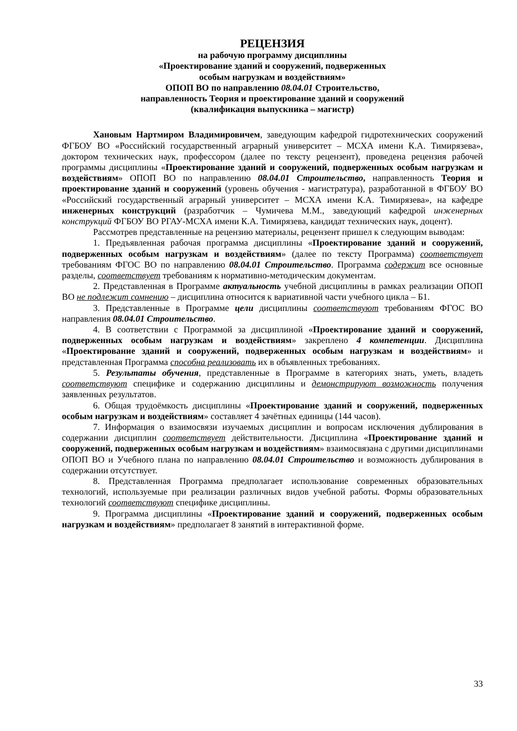РЕЦЕНЗИЯ
на рабочую программу дисциплины
«Проектирование зданий и сооружений, подверженных
особым нагрузкам и воздействиям»
ОПОП ВО по направлению 08.04.01 Строительство,
направленность Теория и проектирование зданий и сооружений
(квалификация выпускника – магистр)
Хановым Нартмиром Владимировичем, заведующим кафедрой гидротехнических сооружений ФГБОУ ВО «Российский государственный аграрный университет – МСХА имени К.А. Тимирязева», доктором технических наук, профессором (далее по тексту рецензент), проведена рецензия рабочей программы дисциплины «Проектирование зданий и сооружений, подверженных особым нагрузкам и воздействиям» ОПОП ВО по направлению 08.04.01 Строительство, направленность Теория и проектирование зданий и сооружений (уровень обучения - магистратура), разработанной в ФГБОУ ВО «Российский государственный аграрный университет – МСХА имени К.А. Тимирязева», на кафедре инженерных конструкций (разработчик – Чумичева М.М., заведующий кафедрой инженерных конструкций ФГБОУ ВО РГАУ-МСХА имени К.А. Тимирязева, кандидат технических наук, доцент).
Рассмотрев представленные на рецензию материалы, рецензент пришел к следующим выводам:
1. Предъявленная рабочая программа дисциплины «Проектирование зданий и сооружений, подверженных особым нагрузкам и воздействиям» (далее по тексту Программа) соответствует требованиям ФГОС ВО по направлению 08.04.01 Строительство. Программа содержит все основные разделы, соответствует требованиям к нормативно-методическим документам.
2. Представленная в Программе актуальность учебной дисциплины в рамках реализации ОПОП ВО не подлежит сомнению – дисциплина относится к вариативной части учебного цикла – Б1.
3. Представленные в Программе цели дисциплины соответствуют требованиям ФГОС ВО направления 08.04.01 Строительство.
4. В соответствии с Программой за дисциплиной «Проектирование зданий и сооружений, подверженных особым нагрузкам и воздействиям» закреплено 4 компетенции. Дисциплина «Проектирование зданий и сооружений, подверженных особым нагрузкам и воздействиям» и представленная Программа способна реализовать их в объявленных требованиях.
5. Результаты обучения, представленные в Программе в категориях знать, уметь, владеть соответствуют специфике и содержанию дисциплины и демонстрируют возможность получения заявленных результатов.
6. Общая трудоёмкость дисциплины «Проектирование зданий и сооружений, подверженных особым нагрузкам и воздействиям» составляет 4 зачётных единицы (144 часов).
7. Информация о взаимосвязи изучаемых дисциплин и вопросам исключения дублирования в содержании дисциплин соответствует действительности. Дисциплина «Проектирование зданий и сооружений, подверженных особым нагрузкам и воздействиям» взаимосвязана с другими дисциплинами ОПОП ВО и Учебного плана по направлению 08.04.01 Строительство и возможность дублирования в содержании отсутствует.
8. Представленная Программа предполагает использование современных образовательных технологий, используемые при реализации различных видов учебной работы. Формы образовательных технологий соответствуют специфике дисциплины.
9. Программа дисциплины «Проектирование зданий и сооружений, подверженных особым нагрузкам и воздействиям» предполагает 8 занятий в интерактивной форме.
33